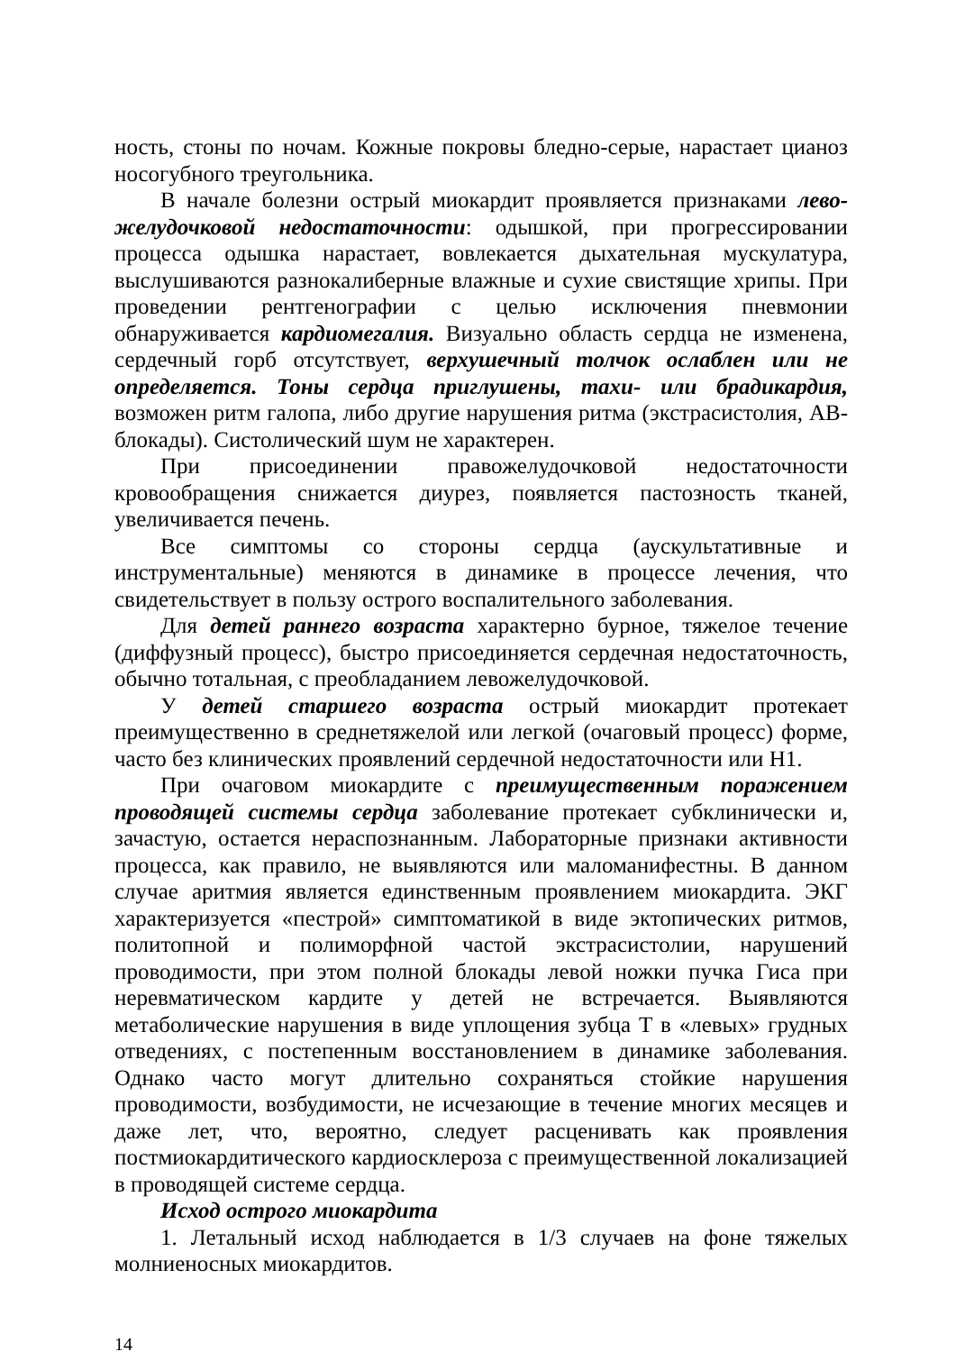ность, стоны по ночам. Кожные покровы бледно-серые, нарастает цианоз носогубного треугольника.
В начале болезни острый миокардит проявляется признаками лево­желудочковой недостаточности: одышкой, при прогрессировании процесса одышка нарастает, вовлекается дыхательная мускулатура, выслушиваются разнокалиберные влажные и сухие свистящие хрипы. При проведении рентгенографии с целью исключения пневмонии обнаруживается кардиомегалия. Визуально область сердца не изменена, сердечный горб отсутствует, верхушечный толчок ослаблен или не определяется. Тоны сердца приглушены, тахи- или брадикардия, возможен ритм галопа, либо другие нарушения ритма (экстрасистолия, АВ-блокады). Систолический шум не характерен.
При присоединении правожелудочковой недостаточности кровообращения снижается диурез, появляется пастозность тканей, увеличивается печень.
Все симптомы со стороны сердца (аускультативные и инструментальные) меняются в динамике в процессе лечения, что свидетельствует в пользу острого воспалительного заболевания.
Для детей раннего возраста характерно бурное, тяжелое течение (диффузный процесс), быстро присоединяется сердечная недостаточность, обычно тотальная, с преобладанием левожелудочковой.
У детей старшего возраста острый миокардит протекает преимущественно в среднетяжелой или легкой (очаговый процесс) форме, часто без клинических проявлений сердечной недостаточности или Н1.
При очаговом миокардите с преимущественным поражением проводящей системы сердца заболевание протекает субклинически и, зачастую, остается нераспознанным. Лабораторные признаки активности процесса, как правило, не выявляются или маломанифестны. В данном случае аритмия является единственным проявлением миокардита. ЭКГ характеризуется «пестрой» симптоматикой в виде эктопических ритмов, политопной и полиморфной частой экстрасистолии, нарушений проводимости, при этом полной блокады левой ножки пучка Гиса при неревматическом кардите у детей не встречается. Выявляются метаболические нарушения в виде уплощения зубца Т в «левых» грудных отведениях, с постепенным восстановлением в динамике заболевания. Однако часто могут длительно сохраняться стойкие нарушения проводимости, возбудимости, не исчезающие в течение многих месяцев и даже лет, что, вероятно, следует расценивать как проявления постмиокардитического кардиосклероза с преимущественной локализацией в проводящей системе сердца.
Исход острого миокардита
1. Летальный исход наблюдается в 1/3 случаев на фоне тяжелых молниеносных миокардитов.
14